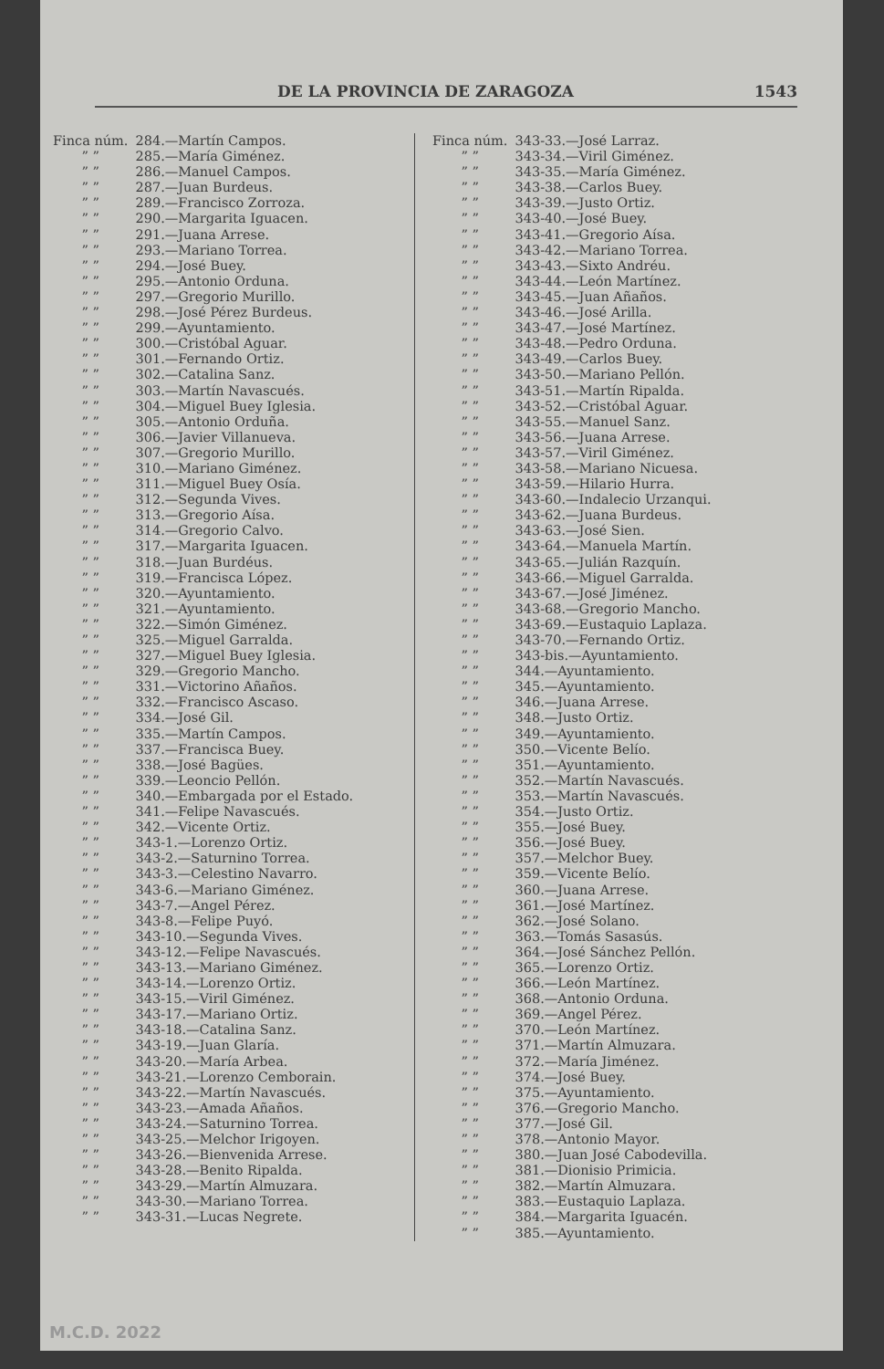DE LA PROVINCIA DE ZARAGOZA 1543
| Finca núm. | 284.—Martín Campos. |
| ” ” | 285.—María Giménez. |
| ” ” | 286.—Manuel Campos. |
| ” ” | 287.—Juan Burdeus. |
| ” ” | 289.—Francisco Zorroza. |
| ” ” | 290.—Margarita Iguacen. |
| ” ” | 291.—Juana Arrese. |
| ” ” | 293.—Mariano Torrea. |
| ” ” | 294.—José Buey. |
| ” ” | 295.—Antonio Orduna. |
| ” ” | 297.—Gregorio Murillo. |
| ” ” | 298.—José Pérez Burdeus. |
| ” ” | 299.—Ayuntamiento. |
| ” ” | 300.—Cristóbal Aguar. |
| ” ” | 301.—Fernando Ortiz. |
| ” ” | 302.—Catalina Sanz. |
| ” ” | 303.—Martín Navascués. |
| ” ” | 304.—Miguel Buey Iglesia. |
| ” ” | 305.—Antonio Orduña. |
| ” ” | 306.—Javier Villanueva. |
| ” ” | 307.—Gregorio Murillo. |
| ” ” | 310.—Mariano Giménez. |
| ” ” | 311.—Miguel Buey Osía. |
| ” ” | 312.—Segunda Vives. |
| ” ” | 313.—Gregorio Aísa. |
| ” ” | 314.—Gregorio Calvo. |
| ” ” | 317.—Margarita Iguacen. |
| ” ” | 318.—Juan Burdéus. |
| ” ” | 319.—Francisca López. |
| ” ” | 320.—Ayuntamiento. |
| ” ” | 321.—Ayuntamiento. |
| ” ” | 322.—Simón Giménez. |
| ” ” | 325.—Miguel Garralda. |
| ” ” | 327.—Miguel Buey Iglesia. |
| ” ” | 329.—Gregorio Mancho. |
| ” ” | 331.—Victorino Añaños. |
| ” ” | 332.—Francisco Ascaso. |
| ” ” | 334.—José Gil. |
| ” ” | 335.—Martín Campos. |
| ” ” | 337.—Francisca Buey. |
| ” ” | 338.—José Bagües. |
| ” ” | 339.—Leoncio Pellón. |
| ” ” | 340.—Embargada por el Estado. |
| ” ” | 341.—Felipe Navascués. |
| ” ” | 342.—Vicente Ortiz. |
| ” ” | 343-1.—Lorenzo Ortiz. |
| ” ” | 343-2.—Saturnino Torrea. |
| ” ” | 343-3.—Celestino Navarro. |
| ” ” | 343-6.—Mariano Giménez. |
| ” ” | 343-7.—Angel Pérez. |
| ” ” | 343-8.—Felipe Puyó. |
| ” ” | 343-10.—Segunda Vives. |
| ” ” | 343-12.—Felipe Navascués. |
| ” ” | 343-13.—Mariano Giménez. |
| ” ” | 343-14.—Lorenzo Ortiz. |
| ” ” | 343-15.—Viril Giménez. |
| ” ” | 343-17.—Mariano Ortiz. |
| ” ” | 343-18.—Catalina Sanz. |
| ” ” | 343-19.—Juan Glaría. |
| ” ” | 343-20.—María Arbea. |
| ” ” | 343-21.—Lorenzo Cemborain. |
| ” ” | 343-22.—Martín Navascués. |
| ” ” | 343-23.—Amada Añaños. |
| ” ” | 343-24.—Saturnino Torrea. |
| ” ” | 343-25.—Melchor Irigoyen. |
| ” ” | 343-26.—Bienvenida Arrese. |
| ” ” | 343-28.—Benito Ripalda. |
| ” ” | 343-29.—Martín Almuzara. |
| ” ” | 343-30.—Mariano Torrea. |
| ” ” | 343-31.—Lucas Negrete. |
| Finca núm. | 343-33.—José Larraz. |
| ” ” | 343-34.—Viril Giménez. |
| ” ” | 343-35.—María Giménez. |
| ” ” | 343-38.—Carlos Buey. |
| ” ” | 343-39.—Justo Ortiz. |
| ” ” | 343-40.—José Buey. |
| ” ” | 343-41.—Gregorio Aísa. |
| ” ” | 343-42.—Mariano Torrea. |
| ” ” | 343-43.—Sixto Andréu. |
| ” ” | 343-44.—León Martínez. |
| ” ” | 343-45.—Juan Añaños. |
| ” ” | 343-46.—José Arilla. |
| ” ” | 343-47.—José Martínez. |
| ” ” | 343-48.—Pedro Orduna. |
| ” ” | 343-49.—Carlos Buey. |
| ” ” | 343-50.—Mariano Pellón. |
| ” ” | 343-51.—Martín Ripalda. |
| ” ” | 343-52.—Cristóbal Aguar. |
| ” ” | 343-55.—Manuel Sanz. |
| ” ” | 343-56.—Juana Arrese. |
| ” ” | 343-57.—Viril Giménez. |
| ” ” | 343-58.—Mariano Nicuesa. |
| ” ” | 343-59.—Hilario Hurra. |
| ” ” | 343-60.—Indalecio Urzanqui. |
| ” ” | 343-62.—Juana Burdeus. |
| ” ” | 343-63.—José Sien. |
| ” ” | 343-64.—Manuela Martín. |
| ” ” | 343-65.—Julián Razquín. |
| ” ” | 343-66.—Miguel Garralda. |
| ” ” | 343-67.—José Jiménez. |
| ” ” | 343-68.—Gregorio Mancho. |
| ” ” | 343-69.—Eustaquio Laplaza. |
| ” ” | 343-70.—Fernando Ortiz. |
| ” ” | 343-bis.—Ayuntamiento. |
| ” ” | 344.—Ayuntamiento. |
| ” ” | 345.—Ayuntamiento. |
| ” ” | 346.—Juana Arrese. |
| ” ” | 348.—Justo Ortiz. |
| ” ” | 349.—Ayuntamiento. |
| ” ” | 350.—Vicente Belío. |
| ” ” | 351.—Ayuntamiento. |
| ” ” | 352.—Martín Navascués. |
| ” ” | 353.—Martín Navascués. |
| ” ” | 354.—Justo Ortiz. |
| ” ” | 355.—José Buey. |
| ” ” | 356.—José Buey. |
| ” ” | 357.—Melchor Buey. |
| ” ” | 359.—Vicente Belío. |
| ” ” | 360.—Juana Arrese. |
| ” ” | 361.—José Martínez. |
| ” ” | 362.—José Solano. |
| ” ” | 363.—Tomás Sasasús. |
| ” ” | 364.—José Sánchez Pellón. |
| ” ” | 365.—Lorenzo Ortiz. |
| ” ” | 366.—León Martínez. |
| ” ” | 368.—Antonio Orduna. |
| ” ” | 369.—Angel Pérez. |
| ” ” | 370.—León Martínez. |
| ” ” | 371.—Martín Almuzara. |
| ” ” | 372.—María Jiménez. |
| ” ” | 374.—José Buey. |
| ” ” | 375.—Ayuntamiento. |
| ” ” | 376.—Gregorio Mancho. |
| ” ” | 377.—José Gil. |
| ” ” | 378.—Antonio Mayor. |
| ” ” | 380.—Juan José Cabodevilla. |
| ” ” | 381.—Dionisio Primicia. |
| ” ” | 382.—Martín Almuzara. |
| ” ” | 383.—Eustaquio Laplaza. |
| ” ” | 384.—Margarita Iguacén. |
| ” ” | 385.—Ayuntamiento. |
M.C.D. 2022